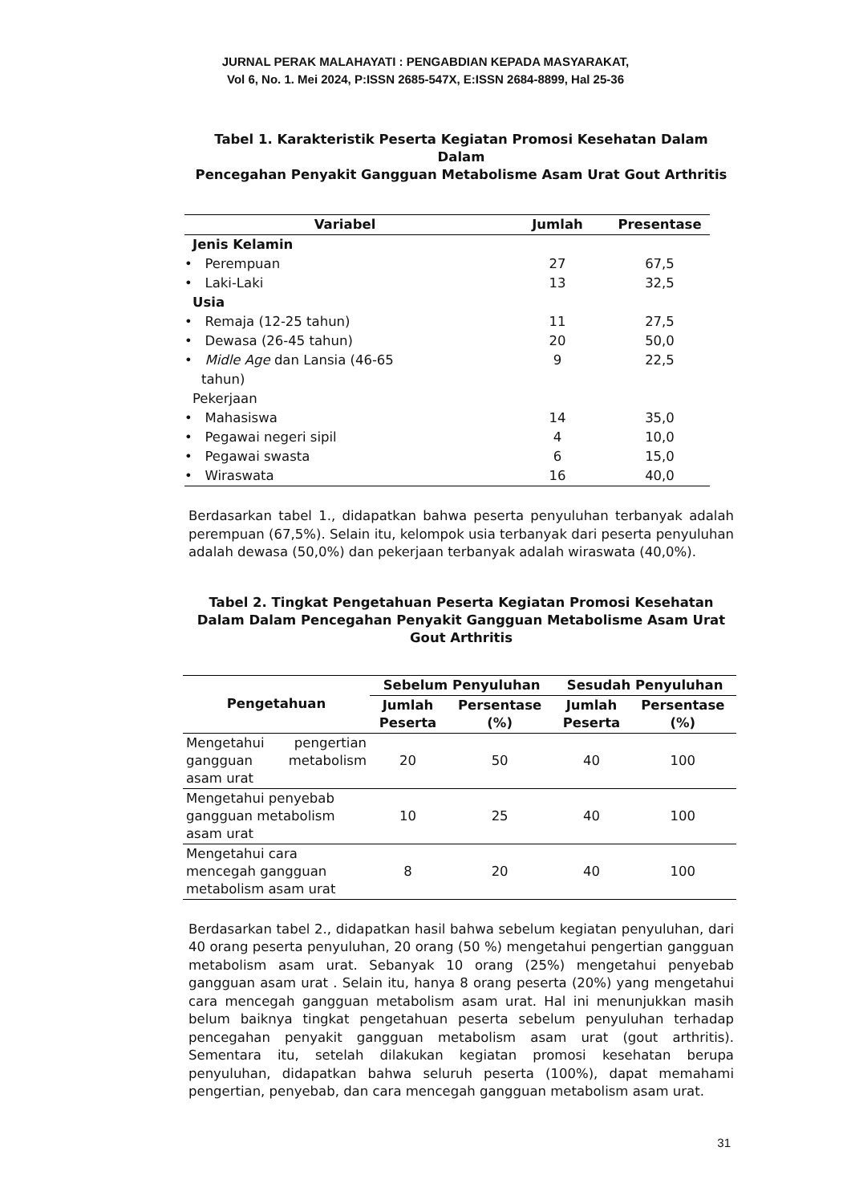JURNAL PERAK MALAHAYATI : PENGABDIAN KEPADA MASYARAKAT,
Vol 6, No. 1. Mei 2024, P:ISSN 2685-547X, E:ISSN 2684-8899, Hal 25-36
Tabel 1. Karakteristik Peserta Kegiatan Promosi Kesehatan Dalam Dalam
Pencegahan Penyakit Gangguan Metabolisme Asam Urat Gout Arthritis
| Variabel | Jumlah | Presentase |
| --- | --- | --- |
| Jenis Kelamin | | |
| • Perempuan | 27 | 67,5 |
| • Laki-Laki | 13 | 32,5 |
| Usia | | |
| • Remaja (12-25 tahun) | 11 | 27,5 |
| • Dewasa (26-45 tahun) | 20 | 50,0 |
| • Midle Age dan Lansia (46-65 tahun) | 9 | 22,5 |
| Pekerjaan | | |
| • Mahasiswa | 14 | 35,0 |
| • Pegawai negeri sipil | 4 | 10,0 |
| • Pegawai swasta | 6 | 15,0 |
| • Wiraswata | 16 | 40,0 |
Berdasarkan tabel 1., didapatkan bahwa peserta penyuluhan terbanyak adalah perempuan (67,5%). Selain itu, kelompok usia terbanyak dari peserta penyuluhan adalah dewasa (50,0%) dan pekerjaan terbanyak adalah wiraswata (40,0%).
Tabel 2. Tingkat Pengetahuan Peserta Kegiatan Promosi Kesehatan
Dalam Dalam Pencegahan Penyakit Gangguan Metabolisme Asam Urat
Gout Arthritis
| Pengetahuan | Sebelum Penyuluhan | | Sesudah Penyuluhan | |
| --- | --- | --- | --- | --- |
| | Jumlah Peserta | Persentase (%) | Jumlah Peserta | Persentase (%) |
| Mengetahui pengertian gangguan metabolism asam urat | 20 | 50 | 40 | 100 |
| Mengetahui penyebab gangguan metabolism asam urat | 10 | 25 | 40 | 100 |
| Mengetahui cara mencegah gangguan metabolism asam urat | 8 | 20 | 40 | 100 |
Berdasarkan tabel 2., didapatkan hasil bahwa sebelum kegiatan penyuluhan, dari 40 orang peserta penyuluhan, 20 orang (50 %) mengetahui pengertian gangguan metabolism asam urat. Sebanyak 10 orang (25%) mengetahui penyebab gangguan asam urat . Selain itu, hanya 8 orang peserta (20%) yang mengetahui cara mencegah gangguan metabolism asam urat. Hal ini menunjukkan masih belum baiknya tingkat pengetahuan peserta sebelum penyuluhan terhadap pencegahan penyakit gangguan metabolism asam urat (gout arthritis). Sementara itu, setelah dilakukan kegiatan promosi kesehatan berupa penyuluhan, didapatkan bahwa seluruh peserta (100%), dapat memahami pengertian, penyebab, dan cara mencegah gangguan metabolism asam urat.
31